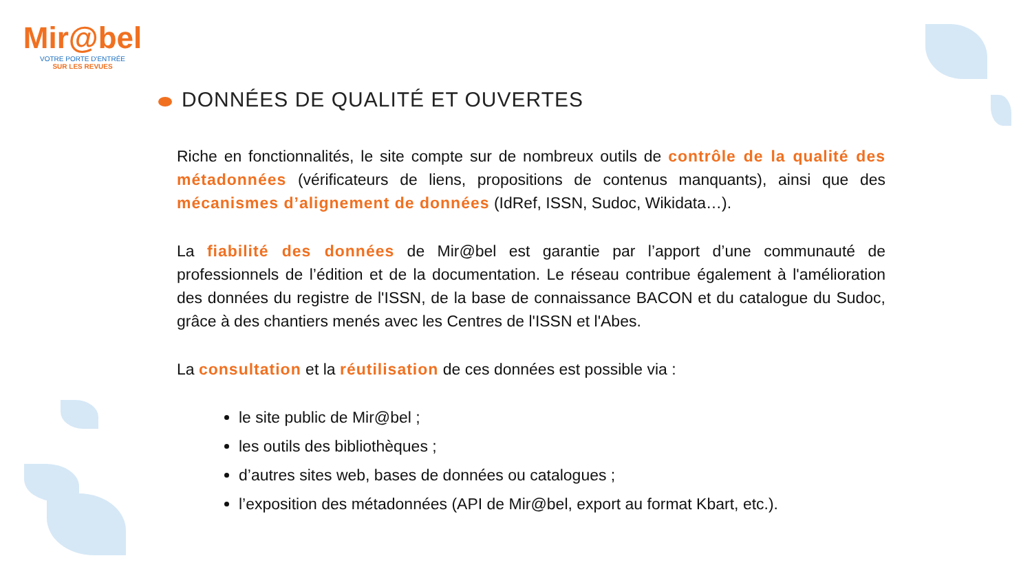Mir@bel
VOTRE PORTE D'ENTRÉE
SUR LES REVUES
DONNÉES DE QUALITÉ ET OUVERTES
Riche en fonctionnalités, le site compte sur de nombreux outils de contrôle de la qualité des métadonnées (vérificateurs de liens, propositions de contenus manquants), ainsi que des mécanismes d’alignement de données (IdRef, ISSN, Sudoc, Wikidata…).
La fiabilité des données de Mir@bel est garantie par l’apport d’une communauté de professionnels de l’édition et de la documentation. Le réseau contribue également à l'amélioration des données du registre de l'ISSN, de la base de connaissance BACON et du catalogue du Sudoc, grâce à des chantiers menés avec les Centres de l'ISSN et l'Abes.
La consultation et la réutilisation de ces données est possible via :
le site public de Mir@bel ;
les outils des bibliothèques ;
d’autres sites web, bases de données ou catalogues ;
l’exposition des métadonnées (API de Mir@bel, export au format Kbart, etc.).